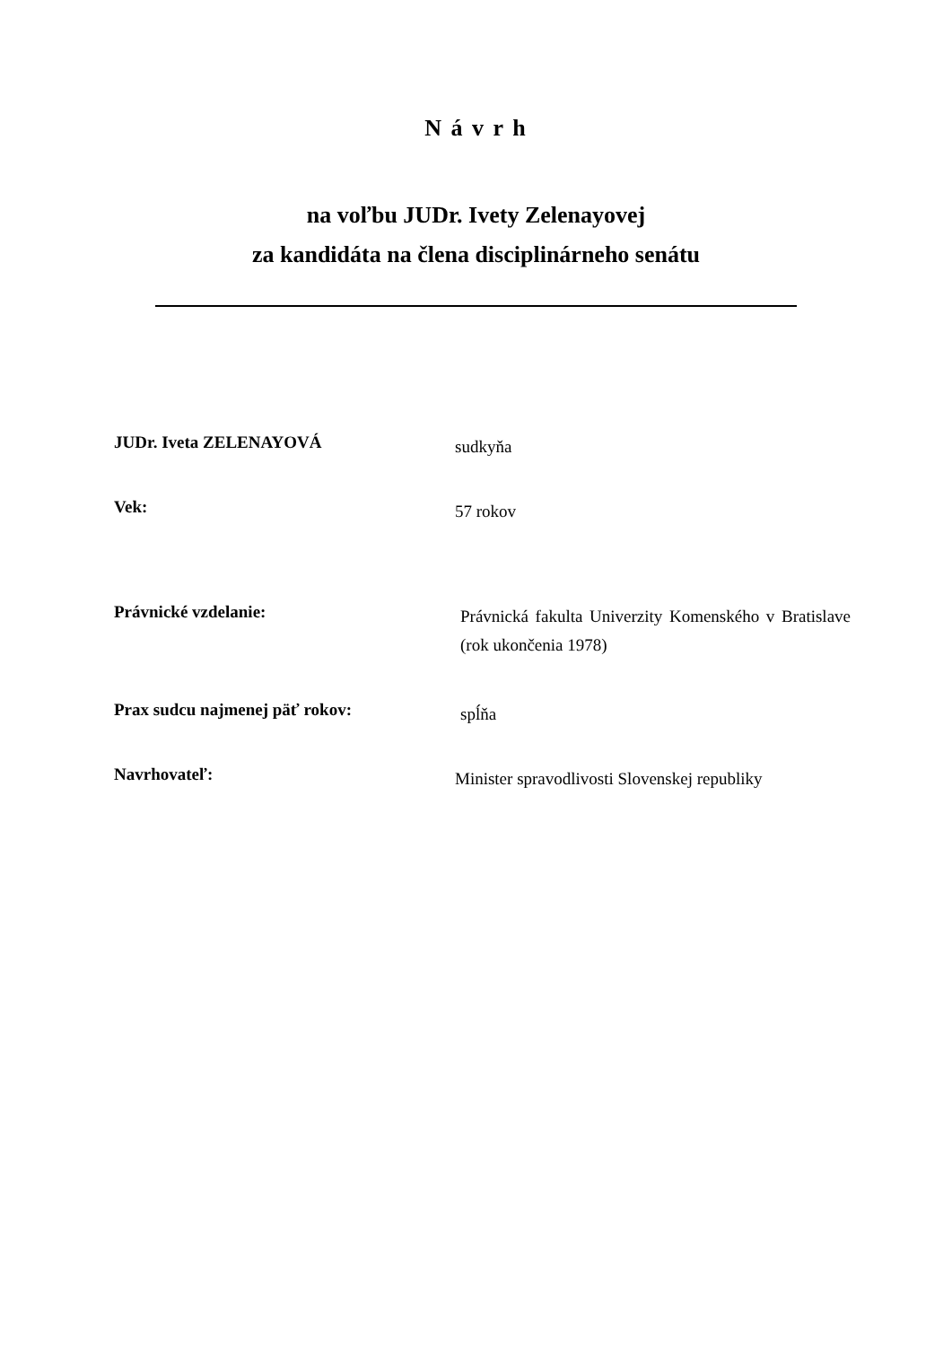N á v r h
na voľbu JUDr. Ivety Zelenayovej
za kandidáta na člena disciplinárneho senátu
JUDr. Iveta ZELENAYOVÁ
sudkyňa
Vek:
57 rokov
Právnické vzdelanie:
Právnická fakulta Univerzity Komenského v Bratislave (rok ukončenia 1978)
Prax sudcu najmenej päť rokov:
spĺňa
Navrhovateľ:
Minister spravodlivosti Slovenskej republiky